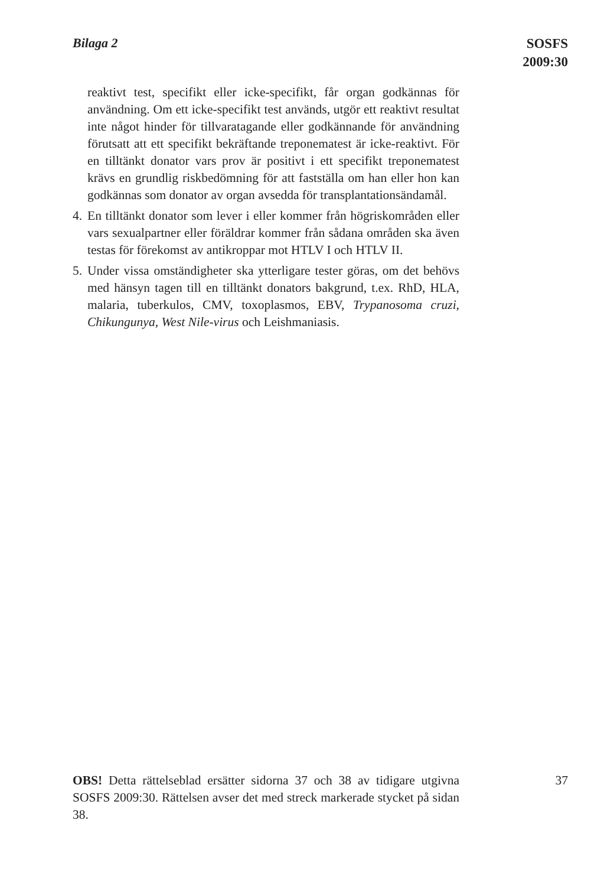Bilaga 2
SOSFS
2009:30
reaktivt test, specifikt eller icke-specifikt, får organ godkännas för användning. Om ett icke-specifikt test används, utgör ett reaktivt resultat inte något hinder för tillvaratagande eller godkännande för användning förutsatt att ett specifikt bekräftande treponematest är icke-reaktivt. För en tilltänkt donator vars prov är positivt i ett specifikt treponematest krävs en grundlig riskbedömning för att fastställa om han eller hon kan godkännas som donator av organ avsedda för transplantationsändamål.
4. En tilltänkt donator som lever i eller kommer från högriskområden eller vars sexualpartner eller föräldrar kommer från sådana områden ska även testas för förekomst av antikroppar mot HTLV I och HTLV II.
5. Under vissa omständigheter ska ytterligare tester göras, om det behövs med hänsyn tagen till en tilltänkt donators bakgrund, t.ex. RhD, HLA, malaria, tuberkulos, CMV, toxoplasmos, EBV, Trypanosoma cruzi, Chikungunya, West Nile-virus och Leishmaniasis.
OBS! Detta rättelseblad ersätter sidorna 37 och 38 av tidigare utgivna SOSFS 2009:30. Rättelsen avser det med streck markerade stycket på sidan 38.
37